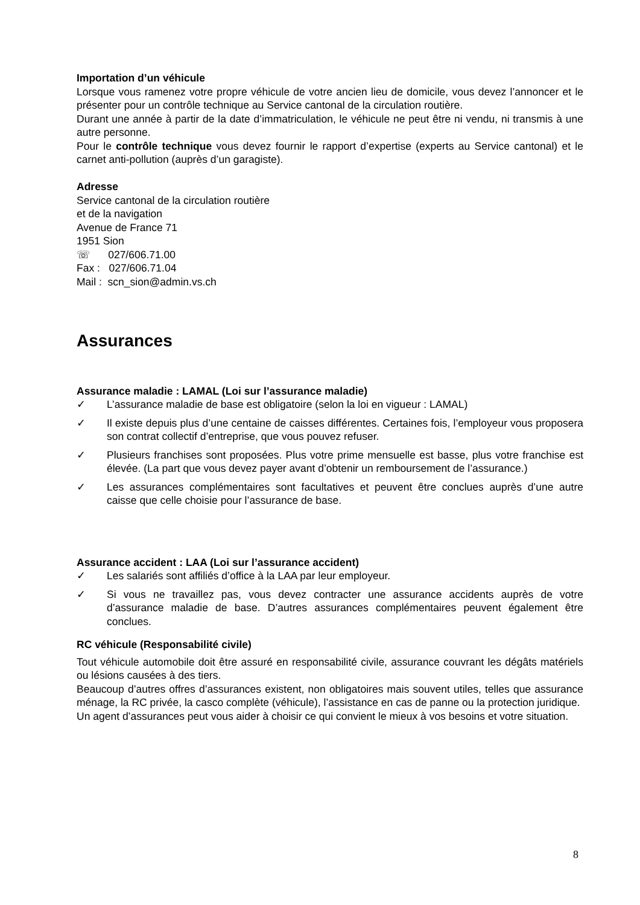Importation d’un véhicule
Lorsque vous ramenez votre propre véhicule de votre ancien lieu de domicile, vous devez l’annoncer et le présenter pour un contrôle technique au Service cantonal de la circulation routière.
Durant une année à partir de la date d’immatriculation, le véhicule ne peut être ni vendu, ni transmis à une autre personne.
Pour le contrôle technique vous devez fournir le rapport d’expertise (experts au Service cantonal) et le carnet anti-pollution (auprès d’un garagiste).
Adresse
Service cantonal de la circulation routière
et de la navigation
Avenue de France 71
1951 Sion
☏ 027/606.71.00
Fax : 027/606.71.04
Mail : scn_sion@admin.vs.ch
Assurances
Assurance maladie : LAMAL (Loi sur l’assurance maladie)
✓ L’assurance maladie de base est obligatoire (selon la loi en vigueur : LAMAL)
✓ Il existe depuis plus d’une centaine de caisses différentes. Certaines fois, l’employeur vous proposera son contrat collectif d’entreprise, que vous pouvez refuser.
✓ Plusieurs franchises sont proposées. Plus votre prime mensuelle est basse, plus votre franchise est élevée. (La part que vous devez payer avant d’obtenir un remboursement de l’assurance.)
✓ Les assurances complémentaires sont facultatives et peuvent être conclues auprès d’une autre caisse que celle choisie pour l’assurance de base.
Assurance accident : LAA (Loi sur l’assurance accident)
✓ Les salariés sont affiliés d’office à la LAA par leur employeur.
✓ Si vous ne travaillez pas, vous devez contracter une assurance accidents auprès de votre d’assurance maladie de base. D’autres assurances complémentaires peuvent également être conclues.
RC véhicule (Responsabilité civile)
Tout véhicule automobile doit être assuré en responsabilité civile, assurance couvrant les dégâts matériels ou lésions causées à des tiers.
Beaucoup d’autres offres d’assurances existent, non obligatoires mais souvent utiles, telles que assurance ménage, la RC privée, la casco complète (véhicule), l’assistance en cas de panne ou la protection juridique.
Un agent d’assurances peut vous aider à choisir ce qui convient le mieux à vos besoins et votre situation.
8